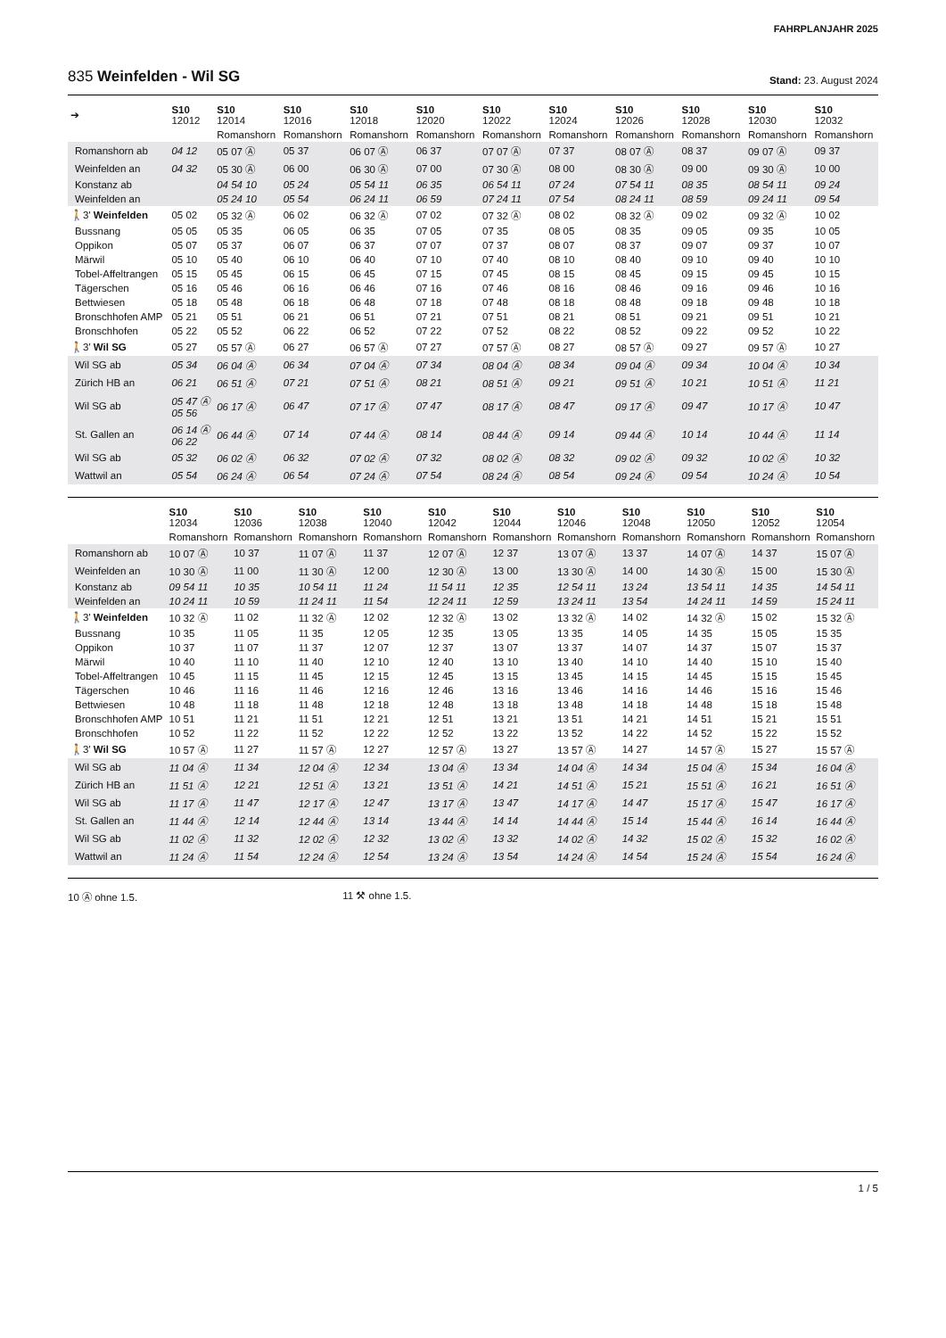FAHRPLANJAHR 2025
835 Weinfelden - Wil SG
Stand: 23. August 2024
| ➔ | S10 12012 | S10 12014 | S10 12016 | S10 12018 | S10 12020 | S10 12022 | S10 12024 | S10 12026 | S10 12028 | S10 12030 | S10 12032 |
| --- | --- | --- | --- | --- | --- | --- | --- | --- | --- | --- | --- |
| | | Romanshorn | Romanshorn | Romanshorn | Romanshorn | Romanshorn | Romanshorn | Romanshorn | Romanshorn | Romanshorn | Romanshorn |
| Romanshorn ab | 04 12 | 05 07 Ⓐ | 05 37 | 06 07 Ⓐ | 06 37 | 07 07 Ⓐ | 07 37 | 08 07 Ⓐ | 08 37 | 09 07 Ⓐ | 09 37 |
| Weinfelden an | 04 32 | 05 30 Ⓐ | 06 00 | 06 30 Ⓐ | 07 00 | 07 30 Ⓐ | 08 00 | 08 30 Ⓐ | 09 00 | 09 30 Ⓐ | 10 00 |
| Konstanz ab | | 04 54 10 | 05 24 | 05 54 11 | 06 35 | 06 54 11 | 07 24 | 07 54 11 | 08 35 | 08 54 11 | 09 24 |
| Weinfelden an | | 05 24 10 | 05 54 | 06 24 11 | 06 59 | 07 24 11 | 07 54 | 08 24 11 | 08 59 | 09 24 11 | 09 54 |
| 🚶3' Weinfelden | 05 02 | 05 32 Ⓐ | 06 02 | 06 32 Ⓐ | 07 02 | 07 32 Ⓐ | 08 02 | 08 32 Ⓐ | 09 02 | 09 32 Ⓐ | 10 02 |
| Bussnang | 05 05 | 05 35 | 06 05 | 06 35 | 07 05 | 07 35 | 08 05 | 08 35 | 09 05 | 09 35 | 10 05 |
| Oppikon | 05 07 | 05 37 | 06 07 | 06 37 | 07 07 | 07 37 | 08 07 | 08 37 | 09 07 | 09 37 | 10 07 |
| Märwil | 05 10 | 05 40 | 06 10 | 06 40 | 07 10 | 07 40 | 08 10 | 08 40 | 09 10 | 09 40 | 10 10 |
| Tobel-Affeltrangen | 05 15 | 05 45 | 06 15 | 06 45 | 07 15 | 07 45 | 08 15 | 08 45 | 09 15 | 09 45 | 10 15 |
| Tägerschen | 05 16 | 05 46 | 06 16 | 06 46 | 07 16 | 07 46 | 08 16 | 08 46 | 09 16 | 09 46 | 10 16 |
| Bettwiesen | 05 18 | 05 48 | 06 18 | 06 48 | 07 18 | 07 48 | 08 18 | 08 48 | 09 18 | 09 48 | 10 18 |
| Bronschhofen AMP | 05 21 | 05 51 | 06 21 | 06 51 | 07 21 | 07 51 | 08 21 | 08 51 | 09 21 | 09 51 | 10 21 |
| Bronschhofen | 05 22 | 05 52 | 06 22 | 06 52 | 07 22 | 07 52 | 08 22 | 08 52 | 09 22 | 09 52 | 10 22 |
| 🚶3' Wil SG | 05 27 | 05 57 Ⓐ | 06 27 | 06 57 Ⓐ | 07 27 | 07 57 Ⓐ | 08 27 | 08 57 Ⓐ | 09 27 | 09 57 Ⓐ | 10 27 |
| Wil SG ab | 05 34 | 06 04 Ⓐ | 06 34 | 07 04 Ⓐ | 07 34 | 08 04 Ⓐ | 08 34 | 09 04 Ⓐ | 09 34 | 10 04 Ⓐ | 10 34 |
| Zürich HB an | 06 21 | 06 51 Ⓐ | 07 21 | 07 51 Ⓐ | 08 21 | 08 51 Ⓐ | 09 21 | 09 51 Ⓐ | 10 21 | 10 51 Ⓐ | 11 21 |
| Wil SG ab | 05 47 Ⓐ 05 56 | 06 17 Ⓐ | 06 47 | 07 17 Ⓐ | 07 47 | 08 17 Ⓐ | 08 47 | 09 17 Ⓐ | 09 47 | 10 17 Ⓐ | 10 47 |
| St. Gallen an | 06 14 Ⓐ 06 22 | 06 44 Ⓐ | 07 14 | 07 44 Ⓐ | 08 14 | 08 44 Ⓐ | 09 14 | 09 44 Ⓐ | 10 14 | 10 44 Ⓐ | 11 14 |
| Wil SG ab | 05 32 | 06 02 Ⓐ | 06 32 | 07 02 Ⓐ | 07 32 | 08 02 Ⓐ | 08 32 | 09 02 Ⓐ | 09 32 | 10 02 Ⓐ | 10 32 |
| Wattwil an | 05 54 | 06 24 Ⓐ | 06 54 | 07 24 Ⓐ | 07 54 | 08 24 Ⓐ | 08 54 | 09 24 Ⓐ | 09 54 | 10 24 Ⓐ | 10 54 |
| | S10 12034 | S10 12036 | S10 12038 | S10 12040 | S10 12042 | S10 12044 | S10 12046 | S10 12048 | S10 12050 | S10 12052 | S10 12054 |
| --- | --- | --- | --- | --- | --- | --- | --- | --- | --- | --- | --- |
| | Romanshorn | Romanshorn | Romanshorn | Romanshorn | Romanshorn | Romanshorn | Romanshorn | Romanshorn | Romanshorn | Romanshorn | Romanshorn |
| Romanshorn ab | 10 07 Ⓐ | 10 37 | 11 07 Ⓐ | 11 37 | 12 07 Ⓐ | 12 37 | 13 07 Ⓐ | 13 37 | 14 07 Ⓐ | 14 37 | 15 07 Ⓐ |
| Weinfelden an | 10 30 Ⓐ | 11 00 | 11 30 Ⓐ | 12 00 | 12 30 Ⓐ | 13 00 | 13 30 Ⓐ | 14 00 | 14 30 Ⓐ | 15 00 | 15 30 Ⓐ |
| Konstanz ab | 09 54 11 | 10 35 | 10 54 11 | 11 24 | 11 54 11 | 12 35 | 12 54 11 | 13 24 | 13 54 11 | 14 35 | 14 54 11 |
| Weinfelden an | 10 24 11 | 10 59 | 11 24 11 | 11 54 | 12 24 11 | 12 59 | 13 24 11 | 13 54 | 14 24 11 | 14 59 | 15 24 11 |
| 🚶3' Weinfelden | 10 32 Ⓐ | 11 02 | 11 32 Ⓐ | 12 02 | 12 32 Ⓐ | 13 02 | 13 32 Ⓐ | 14 02 | 14 32 Ⓐ | 15 02 | 15 32 Ⓐ |
| Bussnang | 10 35 | 11 05 | 11 35 | 12 05 | 12 35 | 13 05 | 13 35 | 14 05 | 14 35 | 15 05 | 15 35 |
| Oppikon | 10 37 | 11 07 | 11 37 | 12 07 | 12 37 | 13 07 | 13 37 | 14 07 | 14 37 | 15 07 | 15 37 |
| Märwil | 10 40 | 11 10 | 11 40 | 12 10 | 12 40 | 13 10 | 13 40 | 14 10 | 14 40 | 15 10 | 15 40 |
| Tobel-Affeltrangen | 10 45 | 11 15 | 11 45 | 12 15 | 12 45 | 13 15 | 13 45 | 14 15 | 14 45 | 15 15 | 15 45 |
| Tägerschen | 10 46 | 11 16 | 11 46 | 12 16 | 12 46 | 13 16 | 13 46 | 14 16 | 14 46 | 15 16 | 15 46 |
| Bettwiesen | 10 48 | 11 18 | 11 48 | 12 18 | 12 48 | 13 18 | 13 48 | 14 18 | 14 48 | 15 18 | 15 48 |
| Bronschhofen AMP | 10 51 | 11 21 | 11 51 | 12 21 | 12 51 | 13 21 | 13 51 | 14 21 | 14 51 | 15 21 | 15 51 |
| Bronschhofen | 10 52 | 11 22 | 11 52 | 12 22 | 12 52 | 13 22 | 13 52 | 14 22 | 14 52 | 15 22 | 15 52 |
| 🚶3' Wil SG | 10 57 Ⓐ | 11 27 | 11 57 Ⓐ | 12 27 | 12 57 Ⓐ | 13 27 | 13 57 Ⓐ | 14 27 | 14 57 Ⓐ | 15 27 | 15 57 Ⓐ |
| Wil SG ab | 11 04 Ⓐ | 11 34 | 12 04 Ⓐ | 12 34 | 13 04 Ⓐ | 13 34 | 14 04 Ⓐ | 14 34 | 15 04 Ⓐ | 15 34 | 16 04 Ⓐ |
| Zürich HB an | 11 51 Ⓐ | 12 21 | 12 51 Ⓐ | 13 21 | 13 51 Ⓐ | 14 21 | 14 51 Ⓐ | 15 21 | 15 51 Ⓐ | 16 21 | 16 51 Ⓐ |
| Wil SG ab | 11 17 Ⓐ | 11 47 | 12 17 Ⓐ | 12 47 | 13 17 Ⓐ | 13 47 | 14 17 Ⓐ | 14 47 | 15 17 Ⓐ | 15 47 | 16 17 Ⓐ |
| St. Gallen an | 11 44 Ⓐ | 12 14 | 12 44 Ⓐ | 13 14 | 13 44 Ⓐ | 14 14 | 14 44 Ⓐ | 15 14 | 15 44 Ⓐ | 16 14 | 16 44 Ⓐ |
| Wil SG ab | 11 02 Ⓐ | 11 32 | 12 02 Ⓐ | 12 32 | 13 02 Ⓐ | 13 32 | 14 02 Ⓐ | 14 32 | 15 02 Ⓐ | 15 32 | 16 02 Ⓐ |
| Wattwil an | 11 24 Ⓐ | 11 54 | 12 24 Ⓐ | 12 54 | 13 24 Ⓐ | 13 54 | 14 24 Ⓐ | 14 54 | 15 24 Ⓐ | 15 54 | 16 24 Ⓐ |
10 Ⓐ ohne 1.5. 11 ⚒ ohne 1.5.
1 / 5